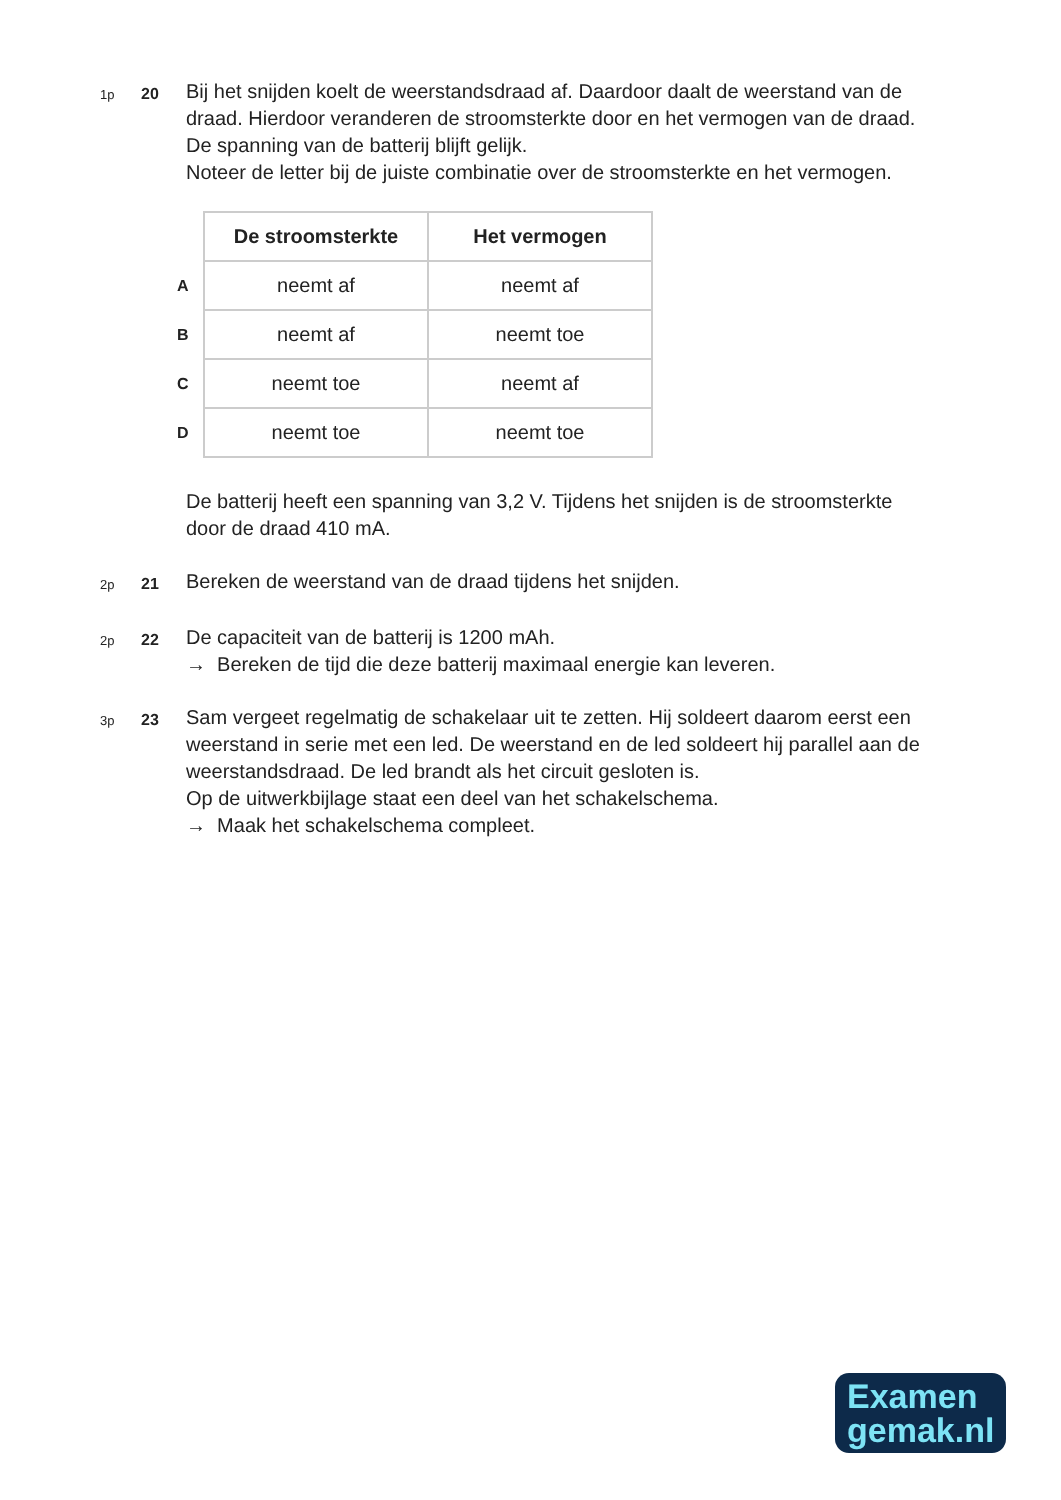1p
20
Bij het snijden koelt de weerstandsdraad af. Daardoor daalt de weerstand van de draad. Hierdoor veranderen de stroomsterkte door en het vermogen van de draad. De spanning van de batterij blijft gelijk.
Noteer de letter bij de juiste combinatie over de stroomsterkte en het vermogen.
| | De stroomsterkte | Het vermogen |
| A | neemt af | neemt af |
| B | neemt af | neemt toe |
| C | neemt toe | neemt af |
| D | neemt toe | neemt toe |
De batterij heeft een spanning van 3,2 V. Tijdens het snijden is de stroomsterkte door de draad 410 mA.
2p
21
Bereken de weerstand van de draad tijdens het snijden.
2p
22
De capaciteit van de batterij is 1200 mAh.
→ Bereken de tijd die deze batterij maximaal energie kan leveren.
3p
23
Sam vergeet regelmatig de schakelaar uit te zetten. Hij soldeert daarom eerst een weerstand in serie met een led. De weerstand en de led soldeert hij parallel aan de weerstandsdraad. De led brandt als het circuit gesloten is.
Op de uitwerkbijlage staat een deel van het schakelschema.
→ Maak het schakelschema compleet.
Examen
gemak.nl